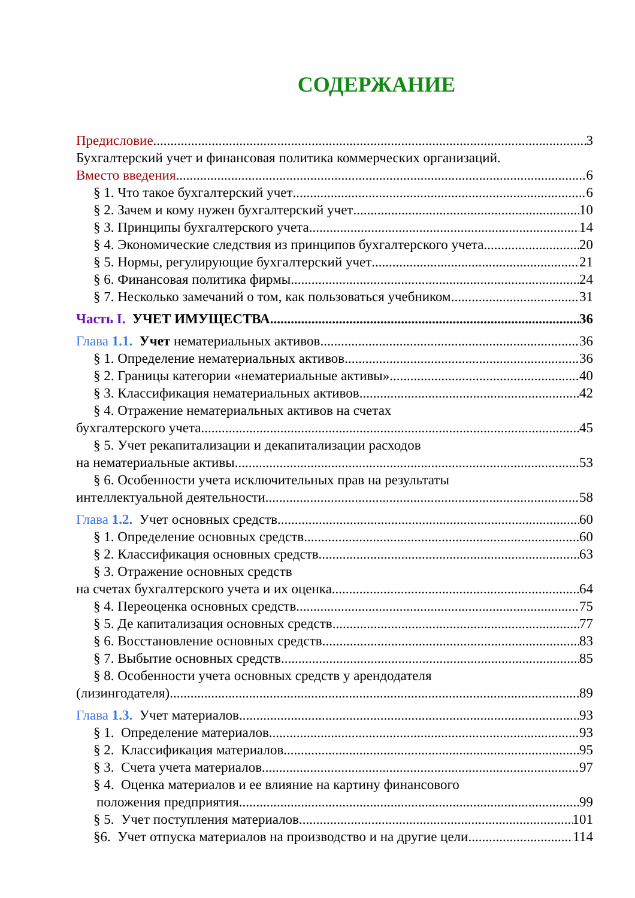СОДЕРЖАНИЕ
Предисловие 3
Бухгалтерский учет и финансовая политика коммерческих организаций.
Вместо введения 6
§ 1. Что такое бухгалтерский учет 6
§ 2. Зачем и кому нужен бухгалтерский учет 10
§ 3. Принципы бухгалтерского учета 14
§ 4. Экономические следствия из принципов бухгалтерского учета 20
§ 5. Нормы, регулирующие бухгалтерский учет 21
§ 6. Финансовая политика фирмы 24
§ 7. Несколько замечаний о том, как пользоваться учебником 31
Часть I. УЧЕТ ИМУЩЕСТВА 36
Глава 1.1. Учет нематериальных активов 36
§ 1. Определение нематериальных активов 36
§ 2. Границы категории «нематериальные активы» 40
§ 3. Классификация нематериальных активов 42
§ 4. Отражение нематериальных активов на счетах
бухгалтерского учета 45
§ 5. Учет рекапитализации и декапитализации расходов
на нематериальные активы 53
§ 6. Особенности учета исключительных прав на результаты
интеллектуальной деятельности 58
Глава 1.2. Учет основных средств 60
§ 1. Определение основных средств 60
§ 2. Классификация основных средств 63
§ 3. Отражение основных средств
на счетах бухгалтерского учета и их оценка 64
§ 4. Переоценка основных средств 75
§ 5. Де капитализация основных средств 77
§ 6. Восстановление основных средств 83
§ 7. Выбытие основных средств 85
§ 8. Особенности учета основных средств у арендодателя
(лизингодателя) 89
Глава 1.3. Учет материалов 93
§ 1. Определение материалов 93
§ 2. Классификация материалов 95
§ 3. Счета учета материалов 97
§ 4. Оценка материалов и ее влияние на картину финансового
положения предприятия 99
§ 5. Учет поступления материалов 101
§6. Учет отпуска материалов на производство и на другие цели. 114